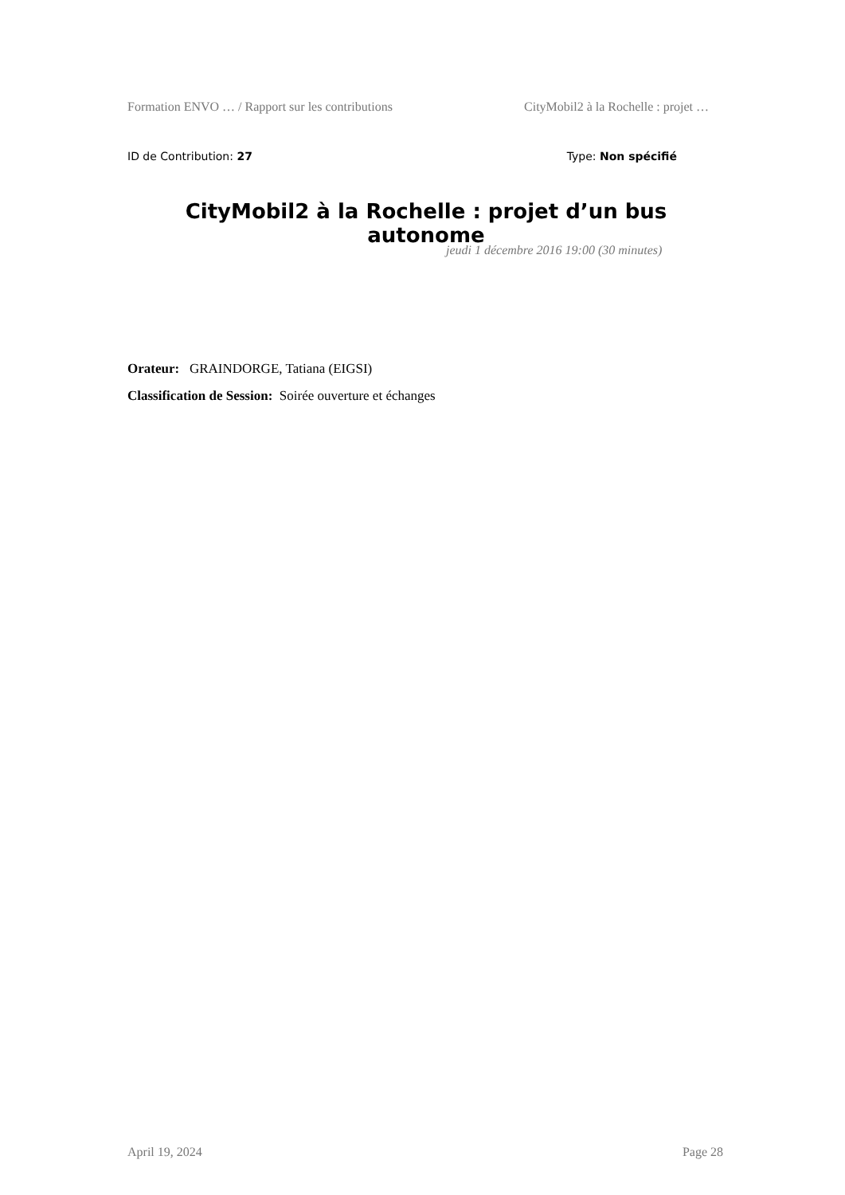Formation ENVO … / Rapport sur les contributions CityMobil2 à la Rochelle : projet …
ID de Contribution: 27 Type: Non spécifié
CityMobil2 à la Rochelle : projet d’un bus autonome
jeudi 1 décembre 2016 19:00 (30 minutes)
Orateur: GRAINDORGE, Tatiana (EIGSI)
Classification de Session: Soirée ouverture et échanges
April 19, 2024 Page 28